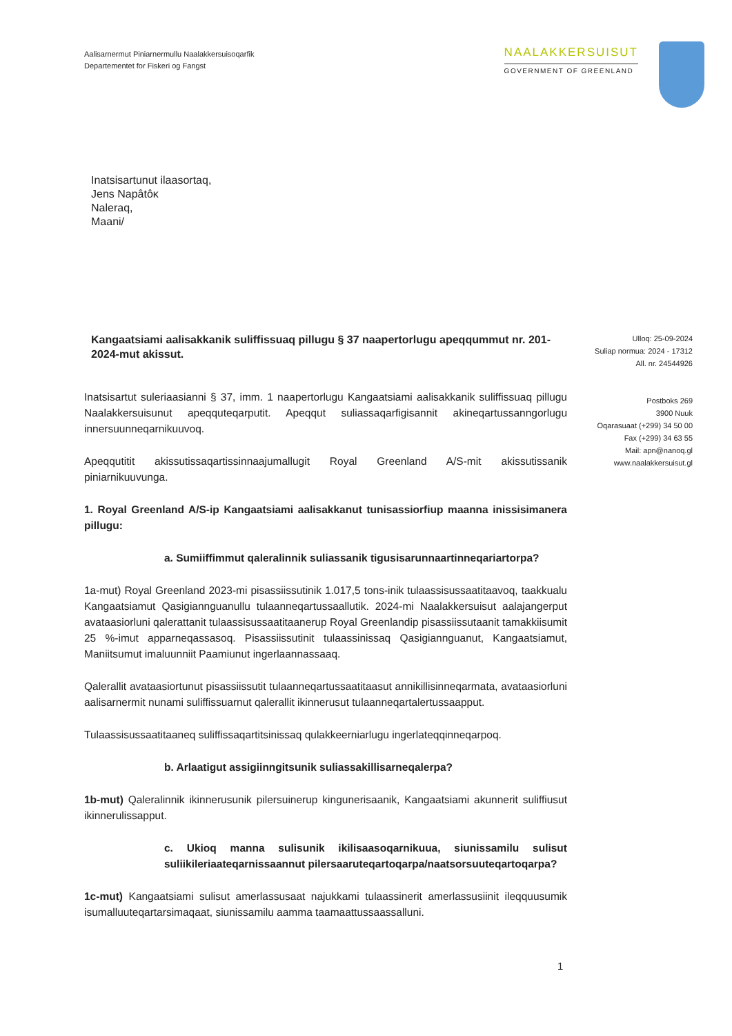Aalisarnermut Piniarnermullu Naalakkersuisoqarfik
Departementet for Fiskeri og Fangst
NAALAKKERSUISUT
GOVERNMENT OF GREENLAND
Inatsisartunut ilaasortaq,
Jens Napâtôĸ
Naleraq,
Maani/
Kangaatsiami aalisakkanik suliffissuaq pillugu § 37 naapertorlugu apeqqummut nr. 201-2024-mut akissut.
Inatsisartut suleriaasianni § 37, imm. 1 naapertorlugu Kangaatsiami aalisakkanik suliffissuaq pillugu Naalakkersuisunut apeqquteqarputit. Apeqqut suliassaqarfigisannit akineqartussanngorlugu innersuunneqarnikuuvoq.
Apeqqutitit akissutissaqartissinnaajumallugit Royal Greenland A/S-mit akissutissanik piniarnikuuvunga.
1. Royal Greenland A/S-ip Kangaatsiami aalisakkanut tunisassiorfiup maanna inissisimanera pillugu:
a. Sumiiffimmut qaleralinnik suliassanik tigusisarunnaartinneqariartorpa?
1a-mut) Royal Greenland 2023-mi pisassiissutinik 1.017,5 tons-inik tulaassisussaatitaavoq, taakkualu Kangaatsiamut Qasigiannguanullu tulaanneqartussaallutik. 2024-mi Naalakkersuisut aalajangerput avataasiorluni qalerattanit tulaassisussaatitaanerup Royal Greenlandip pisassiissutaanit tamakkiisumit 25 %-imut apparneqassasoq. Pisassiissutinit tulaassinissaq Qasigiannguanut, Kangaatsiamut, Maniitsumut imaluunniit Paamiunut ingerlaannassaaq.
Qalerallit avataasiortunut pisassiissutit tulaanneqartussaatitaasut annikillisinneqarmata, avataasiorluni aalisarnermit nunami suliffissuarnut qalerallit ikinnerusut tulaanneqartalertussaapput.
Tulaassisussaatitaaneq suliffissaqartitsinissaq qulakkeerniarlugu ingerlateqqinneqarpoq.
b. Arlaatigut assigiinngitsunik suliassakillisarneqalerpa?
1b-mut) Qaleralinnik ikinnerusunik pilersuinerup kingunerisaanik, Kangaatsiami akunnerit suliffiusut ikinnerulissapput.
c. Ukioq manna sulisunik ikilisaasoqarnikuua, siunissamilu sulisut suliikileriaateqarnissaannut pilersaaruteqartoqarpa/naatsorsuuteqartoqarpa?
1c-mut) Kangaatsiami sulisut amerlassusaat najukkami tulaassinerit amerlassusiinit ileqquusumik isumalluuteqartarsimaqaat, siunissamilu aamma taamaattussaassalluni.
Ulloq: 25-09-2024
Suliap normua: 2024 - 17312
All. nr. 24544926
Postboks 269
3900 Nuuk
Oqarasuaat (+299) 34 50 00
Fax (+299) 34 63 55
Mail: apn@nanoq.gl
www.naalakkersuisut.gl
1